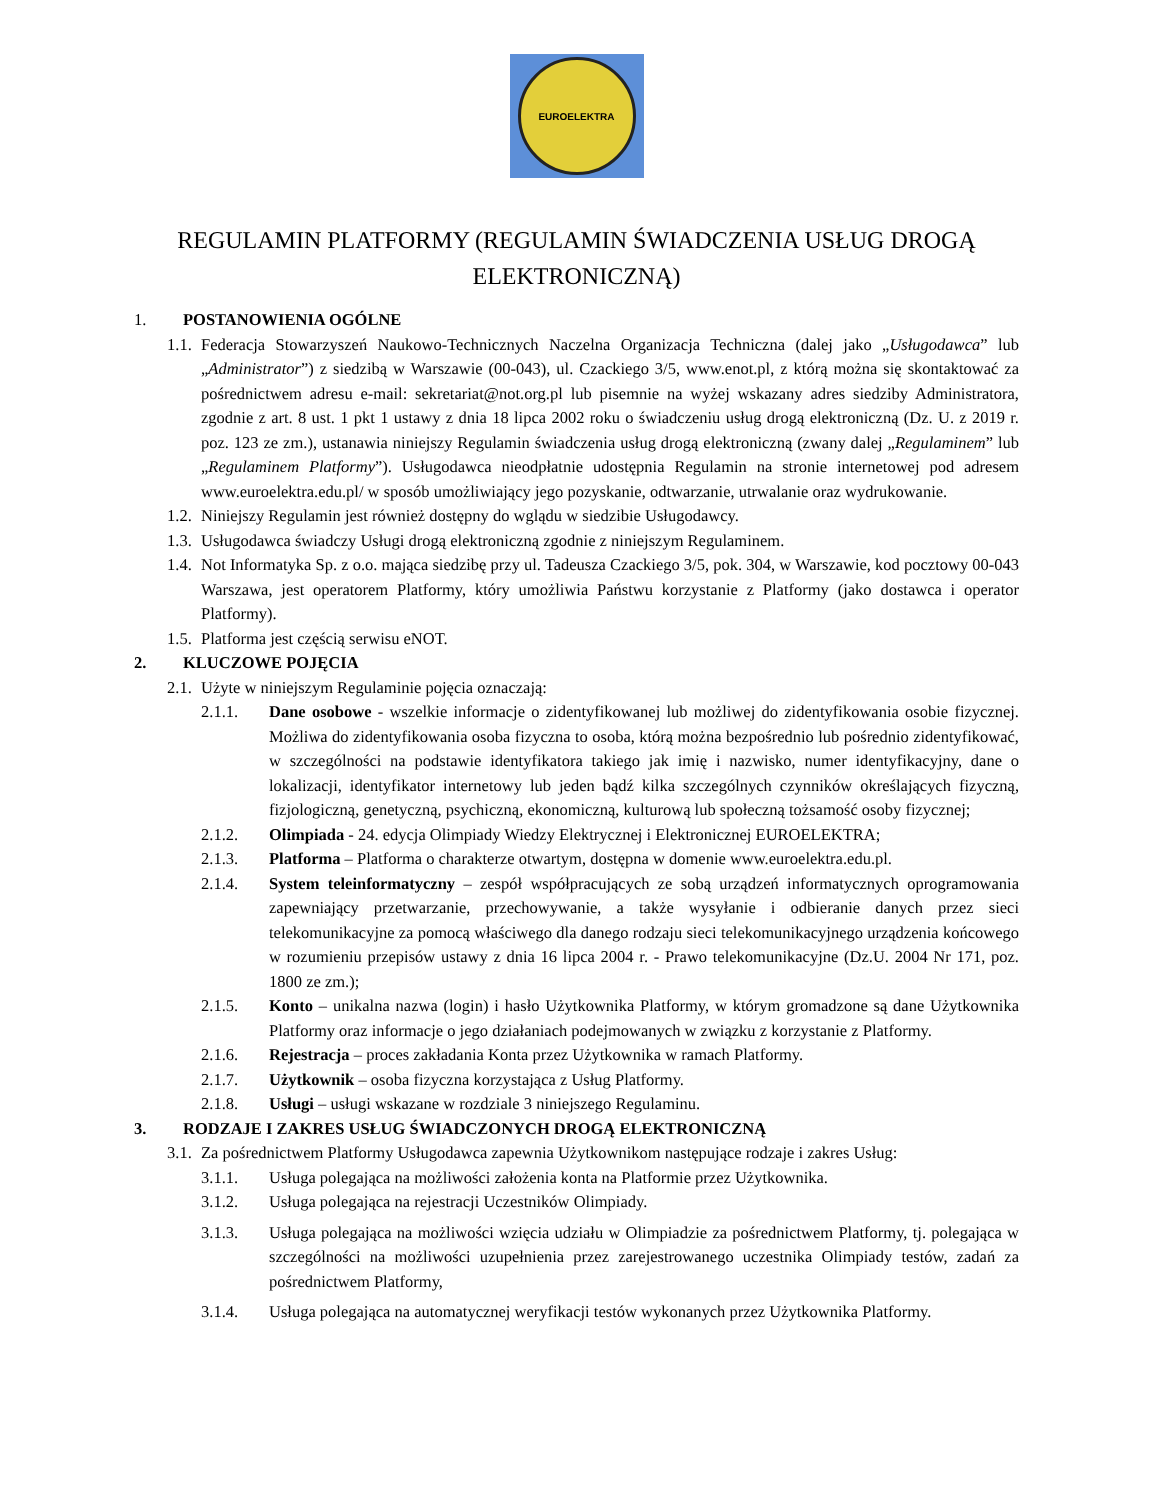EUROELEKTRA
REGULAMIN PLATFORMY (REGULAMIN ŚWIADCZENIA USŁUG DROGĄ ELEKTRONICZNĄ)
1. POSTANOWIENIA OGÓLNE
1.1.
Federacja Stowarzyszeń Naukowo-Technicznych Naczelna Organizacja Techniczna (dalej jako „Usługodawca” lub „Administrator”) z siedzibą w Warszawie (00-043), ul. Czackiego 3/5, www.enot.pl, z którą można się skontaktować za pośrednictwem adresu e-mail: sekretariat@not.org.pl lub pisemnie na wyżej wskazany adres siedziby Administratora, zgodnie z art. 8 ust. 1 pkt 1 ustawy z dnia 18 lipca 2002 roku o świadczeniu usług drogą elektroniczną (Dz. U. z 2019 r. poz. 123 ze zm.), ustanawia niniejszy Regulamin świadczenia usług drogą elektroniczną (zwany dalej „Regulaminem” lub „Regulaminem Platformy”). Usługodawca nieodpłatnie udostępnia Regulamin na stronie internetowej pod adresem www.euroelektra.edu.pl/ w sposób umożliwiający jego pozyskanie, odtwarzanie, utrwalanie oraz wydrukowanie.
1.2.
Niniejszy Regulamin jest również dostępny do wglądu w siedzibie Usługodawcy.
1.3.
Usługodawca świadczy Usługi drogą elektroniczną zgodnie z niniejszym Regulaminem.
1.4.
Not Informatyka Sp. z o.o. mająca siedzibę przy ul. Tadeusza Czackiego 3/5, pok. 304, w Warszawie, kod pocztowy 00-043 Warszawa, jest operatorem Platformy, który umożliwia Państwu korzystanie z Platformy (jako dostawca i operator Platformy).
1.5.
Platforma jest częścią serwisu eNOT.
2. KLUCZOWE POJĘCIA
2.1.
Użyte w niniejszym Regulaminie pojęcia oznaczają:
2.1.1. Dane osobowe - wszelkie informacje o zidentyfikowanej lub możliwej do zidentyfikowania osobie fizycznej. Możliwa do zidentyfikowania osoba fizyczna to osoba, którą można bezpośrednio lub pośrednio zidentyfikować, w szczególności na podstawie identyfikatora takiego jak imię i nazwisko, numer identyfikacyjny, dane o lokalizacji, identyfikator internetowy lub jeden bądź kilka szczególnych czynników określających fizyczną, fizjologiczną, genetyczną, psychiczną, ekonomiczną, kulturową lub społeczną tożsamość osoby fizycznej;
2.1.2. Olimpiada - 24. edycja Olimpiady Wiedzy Elektrycznej i Elektronicznej EUROELEKTRA;
2.1.3. Platforma – Platforma o charakterze otwartym, dostępna w domenie www.euroelektra.edu.pl.
2.1.4. System teleinformatyczny – zespół współpracujących ze sobą urządzeń informatycznych oprogramowania zapewniający przetwarzanie, przechowywanie, a także wysyłanie i odbieranie danych przez sieci telekomunikacyjne za pomocą właściwego dla danego rodzaju sieci telekomunikacyjnego urządzenia końcowego w rozumieniu przepisów ustawy z dnia 16 lipca 2004 r. - Prawo telekomunikacyjne (Dz.U. 2004 Nr 171, poz. 1800 ze zm.);
2.1.5. Konto – unikalna nazwa (login) i hasło Użytkownika Platformy, w którym gromadzone są dane Użytkownika Platformy oraz informacje o jego działaniach podejmowanych w związku z korzystanie z Platformy.
2.1.6. Rejestracja – proces zakładania Konta przez Użytkownika w ramach Platformy.
2.1.7. Użytkownik – osoba fizyczna korzystająca z Usług Platformy.
2.1.8. Usługi – usługi wskazane w rozdziale 3 niniejszego Regulaminu.
3. RODZAJE I ZAKRES USŁUG ŚWIADCZONYCH DROGĄ ELEKTRONICZNĄ
3.1.
Za pośrednictwem Platformy Usługodawca zapewnia Użytkownikom następujące rodzaje i zakres Usług:
3.1.1. Usługa polegająca na możliwości założenia konta na Platformie przez Użytkownika.
3.1.2. Usługa polegająca na rejestracji Uczestników Olimpiady.
3.1.3. Usługa polegająca na możliwości wzięcia udziału w Olimpiadzie za pośrednictwem Platformy, tj. polegająca w szczególności na możliwości uzupełnienia przez zarejestrowanego uczestnika Olimpiady testów, zadań za pośrednictwem Platformy,
3.1.4. Usługa polegająca na automatycznej weryfikacji testów wykonanych przez Użytkownika Platformy.